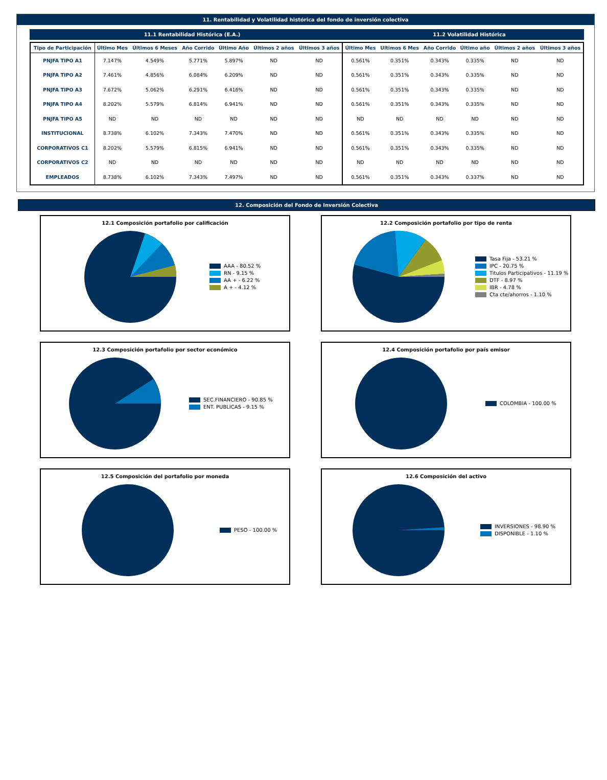11. Rentabilidad y Volatilidad histórica del fondo de inversión colectiva
11.1 Rentabilidad Histórica (E.A.) 11.2 Volatilidad Histórica
| Tipo de Participación | Último Mes | Últimos 6 Meses | Año Corrido | Último Año | Últimos 2 años | Últimos 3 años | Último Mes | Ultimos 6 Mes | Año Corrido | Último año | Últimos 2 años | Últimos 3 años |
| --- | --- | --- | --- | --- | --- | --- | --- | --- | --- | --- | --- | --- |
| PNJFA TIPO A1 | 7.147% | 4.549% | 5.771% | 5.897% | ND | ND | 0.561% | 0.351% | 0.343% | 0.335% | ND | ND |
| PNJFA TIPO A2 | 7.461% | 4.856% | 6.084% | 6.209% | ND | ND | 0.561% | 0.351% | 0.343% | 0.335% | ND | ND |
| PNJFA TIPO A3 | 7.672% | 5.062% | 6.291% | 6.416% | ND | ND | 0.561% | 0.351% | 0.343% | 0.335% | ND | ND |
| PNJFA TIPO A4 | 8.202% | 5.579% | 6.814% | 6.941% | ND | ND | 0.561% | 0.351% | 0.343% | 0.335% | ND | ND |
| PNJFA TIPO A5 | ND | ND | ND | ND | ND | ND | ND | ND | ND | ND | ND | ND |
| INSTITUCIONAL | 8.738% | 6.102% | 7.343% | 7.470% | ND | ND | 0.561% | 0.351% | 0.343% | 0.335% | ND | ND |
| CORPORATIVOS C1 | 8.202% | 5.579% | 6.815% | 6.941% | ND | ND | 0.561% | 0.351% | 0.343% | 0.335% | ND | ND |
| CORPORATIVOS C2 | ND | ND | ND | ND | ND | ND | ND | ND | ND | ND | ND | ND |
| EMPLEADOS | 8.738% | 6.102% | 7.343% | 7.497% | ND | ND | 0.561% | 0.351% | 0.343% | 0.337% | ND | ND |
12. Composición del Fondo de Inversión Colectiva
12.1 Composición portafolio por calificación
AAA - 80.52 %
RN - 9.15 %
AA + - 6.22 %
A + - 4.12 %
12.2 Composición portafolio por tipo de renta
Tasa Fija - 53.21 %
IPC - 20.75 %
Titulos Participativos - 11.19 %
DTF - 8.97 %
IBR - 4.78 %
Cta cte/ahorros - 1.10 %
12.3 Composición portafolio por sector económico
SEC.FINANCIERO - 90.85 %
ENT. PUBLICAS - 9.15 %
12.4 Composición portafolio por país emisor
COLOMBIA - 100.00 %
12.5 Composición del portafolio por moneda
PESO - 100.00 %
12.6 Composición del activo
INVERSIONES - 98.90 %
DISPONIBLE - 1.10 %